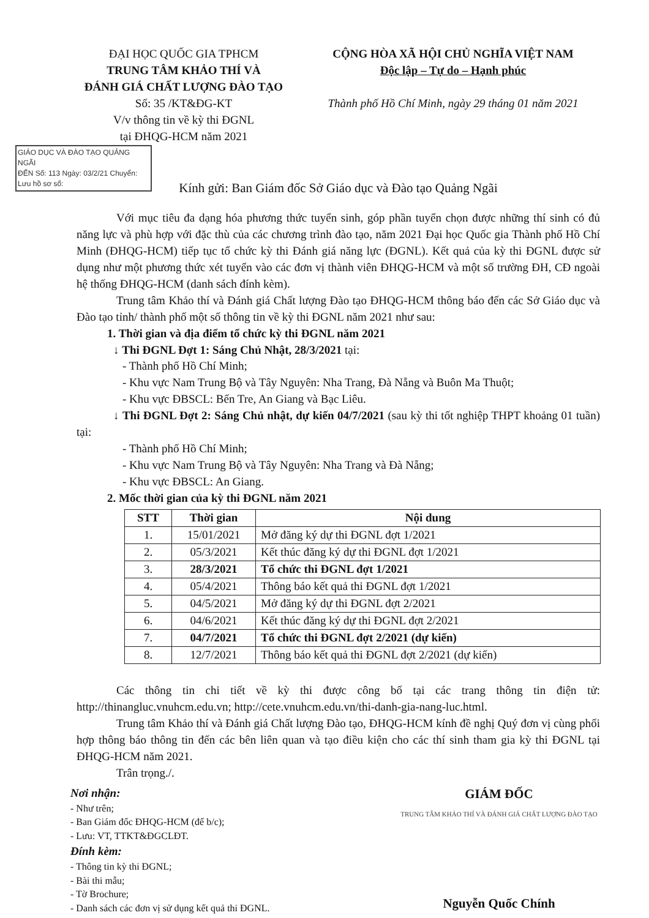ĐẠI HỌC QUỐC GIA TPHCM
TRUNG TÂM KHẢO THÍ VÀ
ĐÁNH GIÁ CHẤT LƯỢNG ĐÀO TẠO
Số: 35 /KT&ĐG-KT
V/v thông tin về kỳ thi ĐGNL
tại ĐHQG-HCM năm 2021
CỘNG HÒA XÃ HỘI CHỦ NGHĨA VIỆT NAM
Độc lập – Tự do – Hạnh phúc
Thành phố Hồ Chí Minh, ngày 29 tháng 01 năm 2021
GIÁO DỤC VÀ ĐÀO TẠO QUẢNG NGÃI
ĐẾN Số: 113 Ngày: 03/2/21 Chuyển: Lưu hồ sơ số:
Kính gửi: Ban Giám đốc Sở Giáo dục và Đào tạo Quảng Ngãi
Với mục tiêu đa dạng hóa phương thức tuyển sinh, góp phần tuyển chọn được những thí sinh có đủ năng lực và phù hợp với đặc thù của các chương trình đào tạo, năm 2021 Đại học Quốc gia Thành phố Hồ Chí Minh (ĐHQG-HCM) tiếp tục tổ chức kỳ thi Đánh giá năng lực (ĐGNL). Kết quả của kỳ thi ĐGNL được sử dụng như một phương thức xét tuyển vào các đơn vị thành viên ĐHQG-HCM và một số trường ĐH, CĐ ngoài hệ thống ĐHQG-HCM (danh sách đính kèm).
Trung tâm Khảo thí và Đánh giá Chất lượng Đào tạo ĐHQG-HCM thông báo đến các Sở Giáo dục và Đào tạo tỉnh/ thành phố một số thông tin về kỳ thi ĐGNL năm 2021 như sau:
1. Thời gian và địa điểm tổ chức kỳ thi ĐGNL năm 2021
↓ Thi ĐGNL Đợt 1: Sáng Chủ Nhật, 28/3/2021 tại:
- Thành phố Hồ Chí Minh;
- Khu vực Nam Trung Bộ và Tây Nguyên: Nha Trang, Đà Nẵng và Buôn Ma Thuột;
- Khu vực ĐBSCL: Bến Tre, An Giang và Bạc Liêu.
↓ Thi ĐGNL Đợt 2: Sáng Chủ nhật, dự kiến 04/7/2021 (sau kỳ thi tốt nghiệp THPT khoảng 01 tuần) tại:
- Thành phố Hồ Chí Minh;
- Khu vực Nam Trung Bộ và Tây Nguyên: Nha Trang và Đà Nẵng;
- Khu vực ĐBSCL: An Giang.
2. Mốc thời gian của kỳ thi ĐGNL năm 2021
| STT | Thời gian | Nội dung |
| --- | --- | --- |
| 1. | 15/01/2021 | Mở đăng ký dự thi ĐGNL đợt 1/2021 |
| 2. | 05/3/2021 | Kết thúc đăng ký dự thi ĐGNL đợt 1/2021 |
| 3. | 28/3/2021 | Tổ chức thi ĐGNL đợt 1/2021 |
| 4. | 05/4/2021 | Thông báo kết quả thi ĐGNL đợt 1/2021 |
| 5. | 04/5/2021 | Mở đăng ký dự thi ĐGNL đợt 2/2021 |
| 6. | 04/6/2021 | Kết thúc đăng ký dự thi ĐGNL đợt 2/2021 |
| 7. | 04/7/2021 | Tổ chức thi ĐGNL đợt 2/2021 (dự kiến) |
| 8. | 12/7/2021 | Thông báo kết quả thi ĐGNL đợt 2/2021 (dự kiến) |
Các thông tin chi tiết về kỳ thi được công bố tại các trang thông tin điện tử: http://thinangluc.vnuhcm.edu.vn; http://cete.vnuhcm.edu.vn/thi-danh-gia-nang-luc.html.
Trung tâm Khảo thí và Đánh giá Chất lượng Đào tạo, ĐHQG-HCM kính đề nghị Quý đơn vị cùng phối hợp thông báo thông tin đến các bên liên quan và tạo điều kiện cho các thí sinh tham gia kỳ thi ĐGNL tại ĐHQG-HCM năm 2021.
Trân trọng./.
Nơi nhận:
- Như trên;
- Ban Giám đốc ĐHQG-HCM (để b/c);
- Lưu: VT, TTKT&ĐGCLĐT.
Đính kèm:
- Thông tin kỳ thi ĐGNL;
- Bài thi mẫu;
- Tờ Brochure;
- Danh sách các đơn vị sử dụng kết quả thi ĐGNL.
GIÁM ĐỐC
TRUNG TÂM KHẢO THÍ VÀ ĐÁNH GIÁ CHẤT LƯỢNG ĐÀO TẠO
Nguyễn Quốc Chính